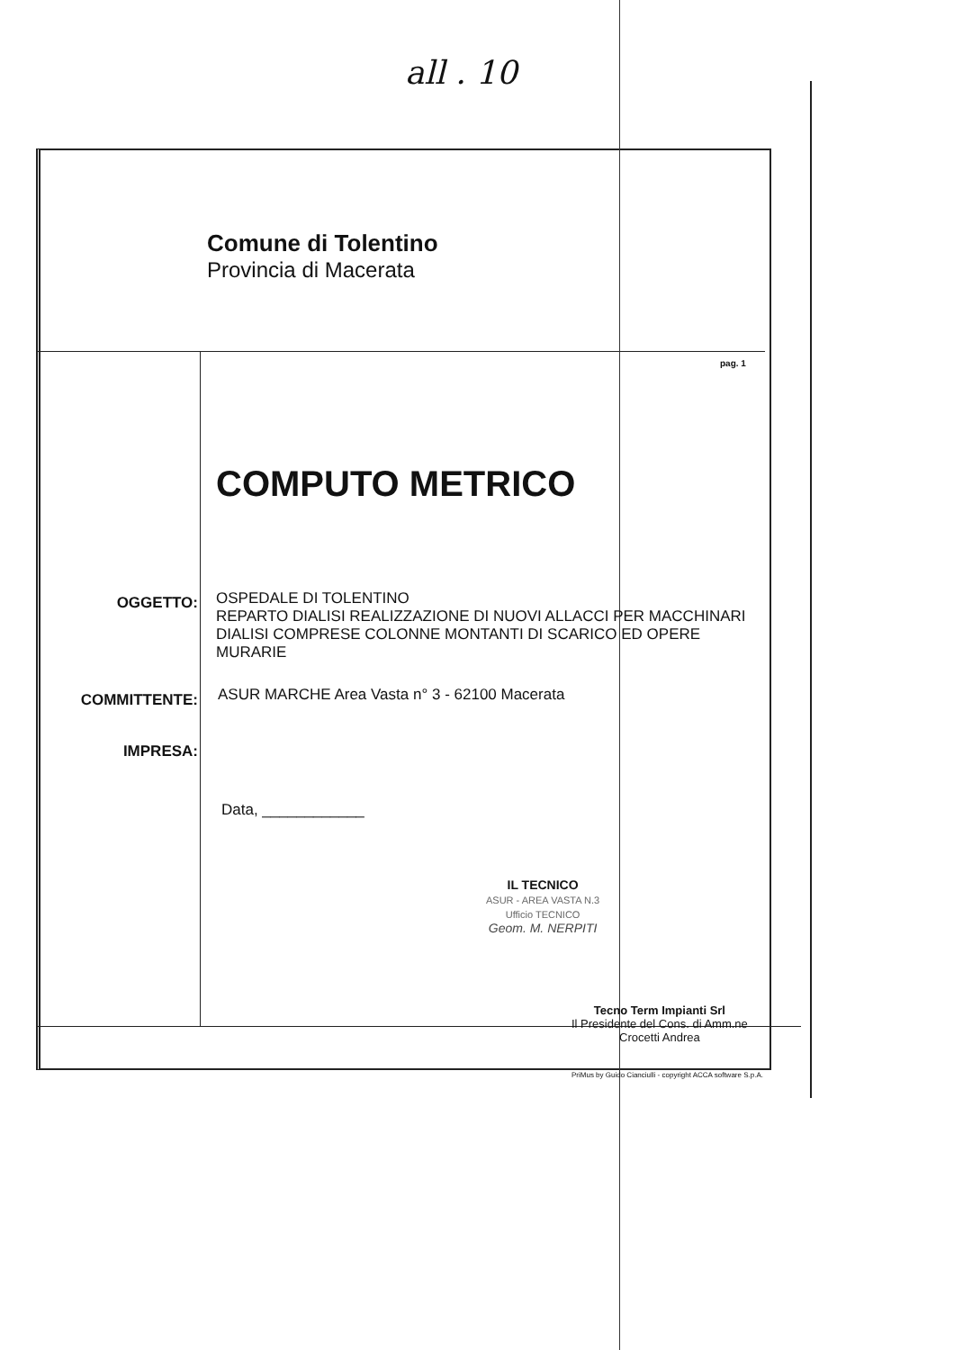all . 10
Comune di Tolentino
Provincia di Macerata
pag. 1
COMPUTO METRICO
OGGETTO:
OSPEDALE DI TOLENTINO
REPARTO DIALISI REALIZZAZIONE DI NUOVI ALLACCI PER MACCHINARI DIALISI COMPRESE COLONNE MONTANTI DI SCARICO ED OPERE MURARIE
COMMITTENTE:
ASUR MARCHE Area Vasta n° 3 - 62100 Macerata
IMPRESA:
Data, ____________
IL TECNICO
ASUR - AREA VASTA N.3
Ufficio TECNICO
Geom. M. NERPITI
Tecno Term Impianti Srl
Il Presidente del Cons. di Amm.ne
Crocetti Andrea
PriMus by Guido Cianciulli - copyright ACCA software S.p.A.